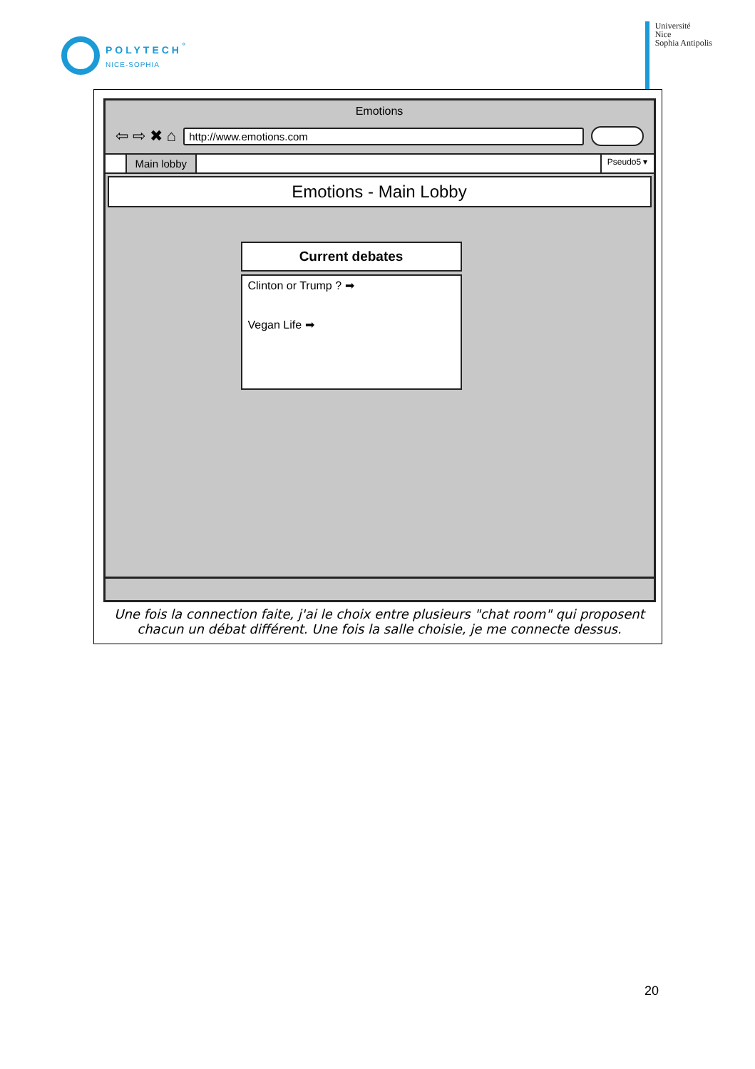POLYTECH<sup>°</sup>
NICE-SOPHIA
Université
Nice
Sophia Antipolis
Emotions
⇦ ⇨ ✖ ⌂
http://www.emotions.com
Main lobby
Pseudo5 ▾
Emotions - Main Lobby
Current debates
Clinton or Trump ? ➡
Vegan Life ➡
Une fois la connection faite, j'ai le choix entre plusieurs "chat room" qui proposent chacun un débat différent. Une fois la salle choisie, je me connecte dessus.
20